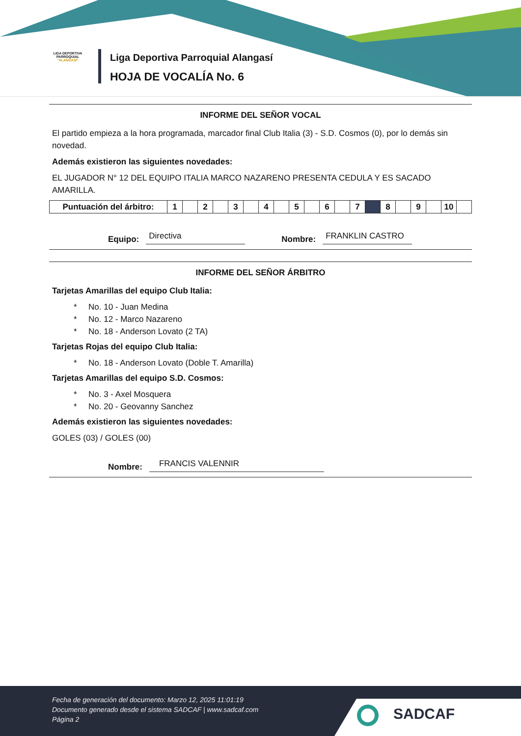LIGA DEPORTIVA PARROQUIAL
"ALANGASÍ"
Liga Deportiva Parroquial Alangasí
HOJA DE VOCALÍA No. 6
INFORME DEL SEÑOR VOCAL
El partido empieza a la hora programada, marcador final Club Italia (3) - S.D. Cosmos (0), por lo demás sin novedad.
Además existieron las siguientes novedades:
EL JUGADOR N° 12 DEL EQUIPO ITALIA MARCO NAZARENO PRESENTA CEDULA Y ES SACADO AMARILLA.
| Puntuación del árbitro: | 1 | | 2 | | 3 | | 4 | | 5 | | 6 | | 7 | | 8 | | 9 | | 10 | |
Equipo: Directiva Nombre: FRANKLIN CASTRO
INFORME DEL SEÑOR ÁRBITRO
Tarjetas Amarillas del equipo Club Italia:
* No. 10 - Juan Medina
* No. 12 - Marco Nazareno
* No. 18 - Anderson Lovato (2 TA)
Tarjetas Rojas del equipo Club Italia:
* No. 18 - Anderson Lovato (Doble T. Amarilla)
Tarjetas Amarillas del equipo S.D. Cosmos:
* No. 3 - Axel Mosquera
* No. 20 - Geovanny Sanchez
Además existieron las siguientes novedades:
GOLES (03) / GOLES (00)
Nombre: FRANCIS VALENNIR
Fecha de generación del documento: Marzo 12, 2025 11:01:19
Documento generado desde el sistema SADCAF | www.sadcaf.com
Página 2
SADCAF